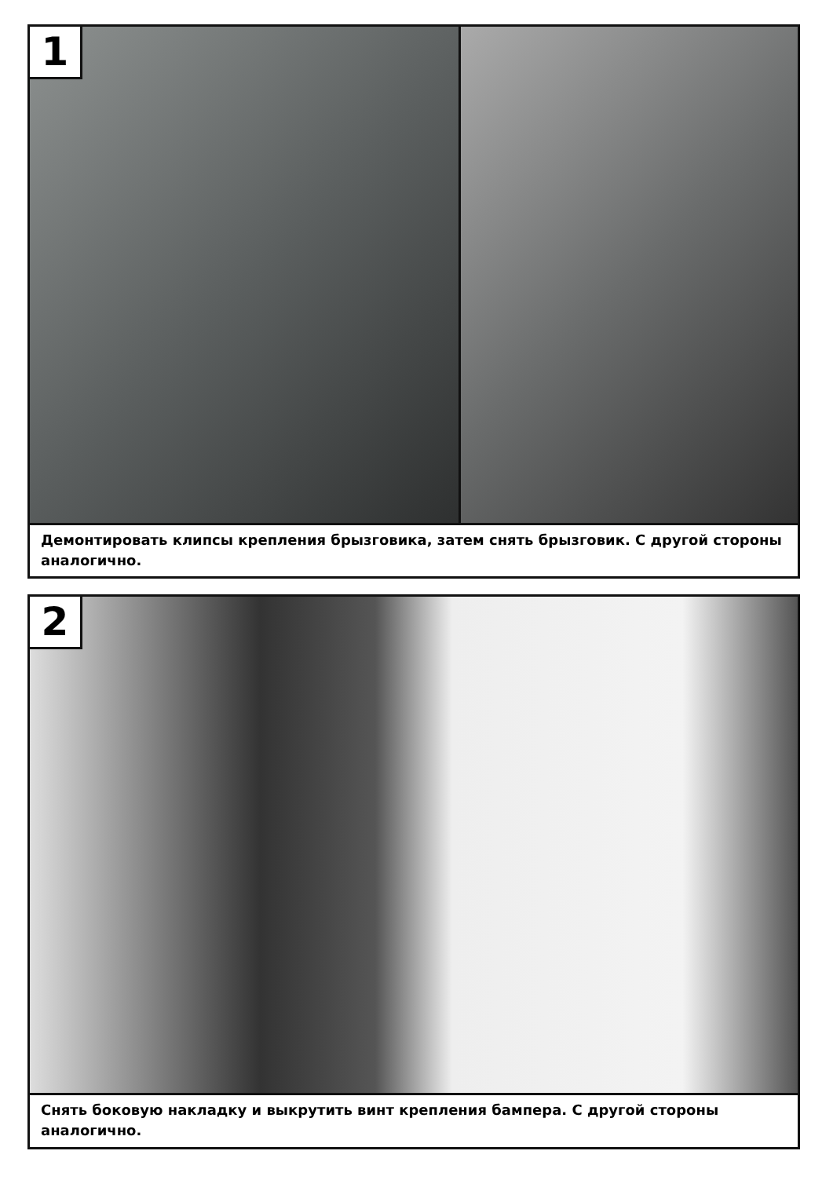1
Демонтировать клипсы крепления брызговика, затем снять брызговик. С другой стороны аналогично.
2
Снять боковую накладку и выкрутить винт крепления бампера. С другой стороны аналогично.